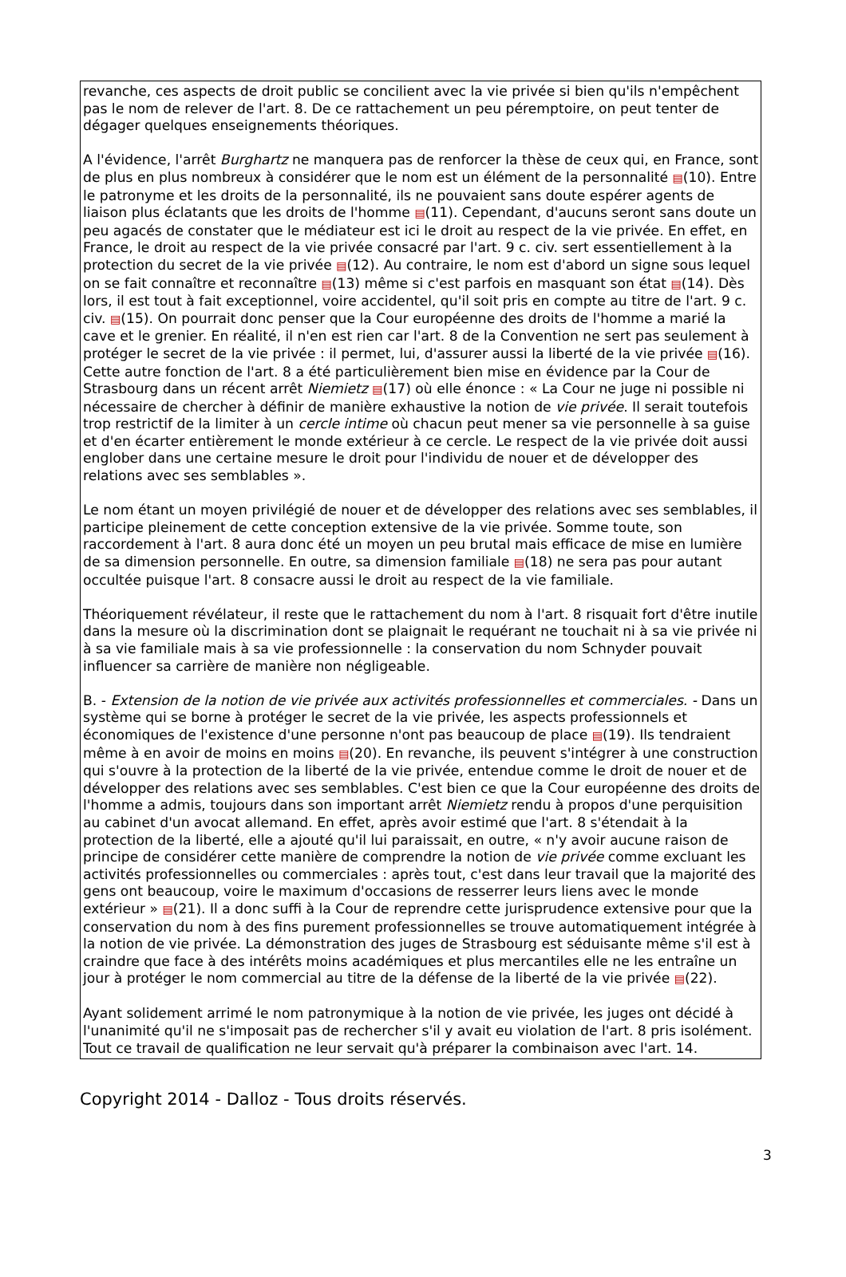revanche, ces aspects de droit public se concilient avec la vie privée si bien qu'ils n'empêchent pas le nom de relever de l'art. 8. De ce rattachement un peu péremptoire, on peut tenter de dégager quelques enseignements théoriques.
A l'évidence, l'arrêt Burghartz ne manquera pas de renforcer la thèse de ceux qui, en France, sont de plus en plus nombreux à considérer que le nom est un élément de la personnalité ▤(10). Entre le patronyme et les droits de la personnalité, ils ne pouvaient sans doute espérer agents de liaison plus éclatants que les droits de l'homme ▤(11). Cependant, d'aucuns seront sans doute un peu agacés de constater que le médiateur est ici le droit au respect de la vie privée. En effet, en France, le droit au respect de la vie privée consacré par l'art. 9 c. civ. sert essentiellement à la protection du secret de la vie privée ▤(12). Au contraire, le nom est d'abord un signe sous lequel on se fait connaître et reconnaître ▤(13) même si c'est parfois en masquant son état ▤(14). Dès lors, il est tout à fait exceptionnel, voire accidentel, qu'il soit pris en compte au titre de l'art. 9 c. civ. ▤(15). On pourrait donc penser que la Cour européenne des droits de l'homme a marié la cave et le grenier. En réalité, il n'en est rien car l'art. 8 de la Convention ne sert pas seulement à protéger le secret de la vie privée : il permet, lui, d'assurer aussi la liberté de la vie privée ▤(16). Cette autre fonction de l'art. 8 a été particulièrement bien mise en évidence par la Cour de Strasbourg dans un récent arrêt Niemietz ▤(17) où elle énonce : « La Cour ne juge ni possible ni nécessaire de chercher à définir de manière exhaustive la notion de vie privée. Il serait toutefois trop restrictif de la limiter à un cercle intime où chacun peut mener sa vie personnelle à sa guise et d'en écarter entièrement le monde extérieur à ce cercle. Le respect de la vie privée doit aussi englober dans une certaine mesure le droit pour l'individu de nouer et de développer des relations avec ses semblables ».
Le nom étant un moyen privilégié de nouer et de développer des relations avec ses semblables, il participe pleinement de cette conception extensive de la vie privée. Somme toute, son raccordement à l'art. 8 aura donc été un moyen un peu brutal mais efficace de mise en lumière de sa dimension personnelle. En outre, sa dimension familiale ▤(18) ne sera pas pour autant occultée puisque l'art. 8 consacre aussi le droit au respect de la vie familiale.
Théoriquement révélateur, il reste que le rattachement du nom à l'art. 8 risquait fort d'être inutile dans la mesure où la discrimination dont se plaignait le requérant ne touchait ni à sa vie privée ni à sa vie familiale mais à sa vie professionnelle : la conservation du nom Schnyder pouvait influencer sa carrière de manière non négligeable.
B. - Extension de la notion de vie privée aux activités professionnelles et commerciales. - Dans un système qui se borne à protéger le secret de la vie privée, les aspects professionnels et économiques de l'existence d'une personne n'ont pas beaucoup de place ▤(19). Ils tendraient même à en avoir de moins en moins ▤(20). En revanche, ils peuvent s'intégrer à une construction qui s'ouvre à la protection de la liberté de la vie privée, entendue comme le droit de nouer et de développer des relations avec ses semblables. C'est bien ce que la Cour européenne des droits de l'homme a admis, toujours dans son important arrêt Niemietz rendu à propos d'une perquisition au cabinet d'un avocat allemand. En effet, après avoir estimé que l'art. 8 s'étendait à la protection de la liberté, elle a ajouté qu'il lui paraissait, en outre, « n'y avoir aucune raison de principe de considérer cette manière de comprendre la notion de vie privée comme excluant les activités professionnelles ou commerciales : après tout, c'est dans leur travail que la majorité des gens ont beaucoup, voire le maximum d'occasions de resserrer leurs liens avec le monde extérieur » ▤(21). Il a donc suffi à la Cour de reprendre cette jurisprudence extensive pour que la conservation du nom à des fins purement professionnelles se trouve automatiquement intégrée à la notion de vie privée. La démonstration des juges de Strasbourg est séduisante même s'il est à craindre que face à des intérêts moins académiques et plus mercantiles elle ne les entraîne un jour à protéger le nom commercial au titre de la défense de la liberté de la vie privée ▤(22).
Ayant solidement arrimé le nom patronymique à la notion de vie privée, les juges ont décidé à l'unanimité qu'il ne s'imposait pas de rechercher s'il y avait eu violation de l'art. 8 pris isolément. Tout ce travail de qualification ne leur servait qu'à préparer la combinaison avec l'art. 14.
3
Copyright 2014 - Dalloz - Tous droits réservés.